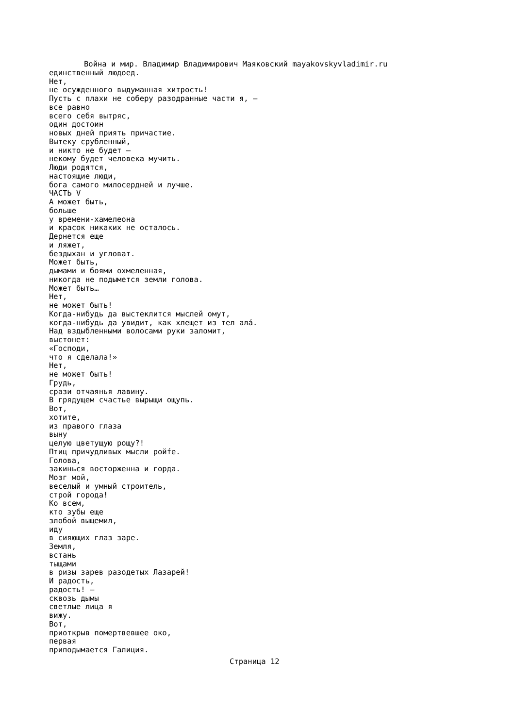Война и мир. Владимир Владимирович Маяковский mayakovskyvladimir.ru
единственный людоед. Нет, не осужденного выдуманная хитрость! Пусть с плахи не соберу разодранные части я, — все равно всего себя вытряс, один достоин новых дней приять причастие. Вытеку срубленный, и никто не будет — некому будет человека мучить. Люди родятся, настоящие люди, бога самого милосердней и лучше. ЧАСТЬ V А может быть, больше у времени-хамелеона и красок никаких не осталось. Дернется еще и ляжет, бездыхан и угловат. Может быть, дымами и боями охмеленная, никогда не подымется земли голова. Может быть… Нет, не может быть! Когда-нибудь да выстеклится мыслей омут, когда-нибудь да увидит, как хлещет из тел алá. Над вздыбленными волосами руки заломит, выстонет: «Господи, что я сделала!» Нет, не может быть! Грудь, срази отчаянья лавину. В грядущем счастье вырыщи ощупь. Вот, хотите, из правого глаза выну целую цветущую рощу?! Птиц причудливых мысли рой́те. Голова, закинься восторженна и горда. Мозг мой, веселый и умный строитель, строй города! Ко всем, кто зубы еще злобой выщемил, иду в сияющих глаз заре. Земля, встань тыщами в ризы зарев разодетых Лазарей! И радость, радость! — сквозь дымы светлые лица я вижу. Вот, приоткрыв помертвевшее око, первая приподымается Галиция.
Страница 12